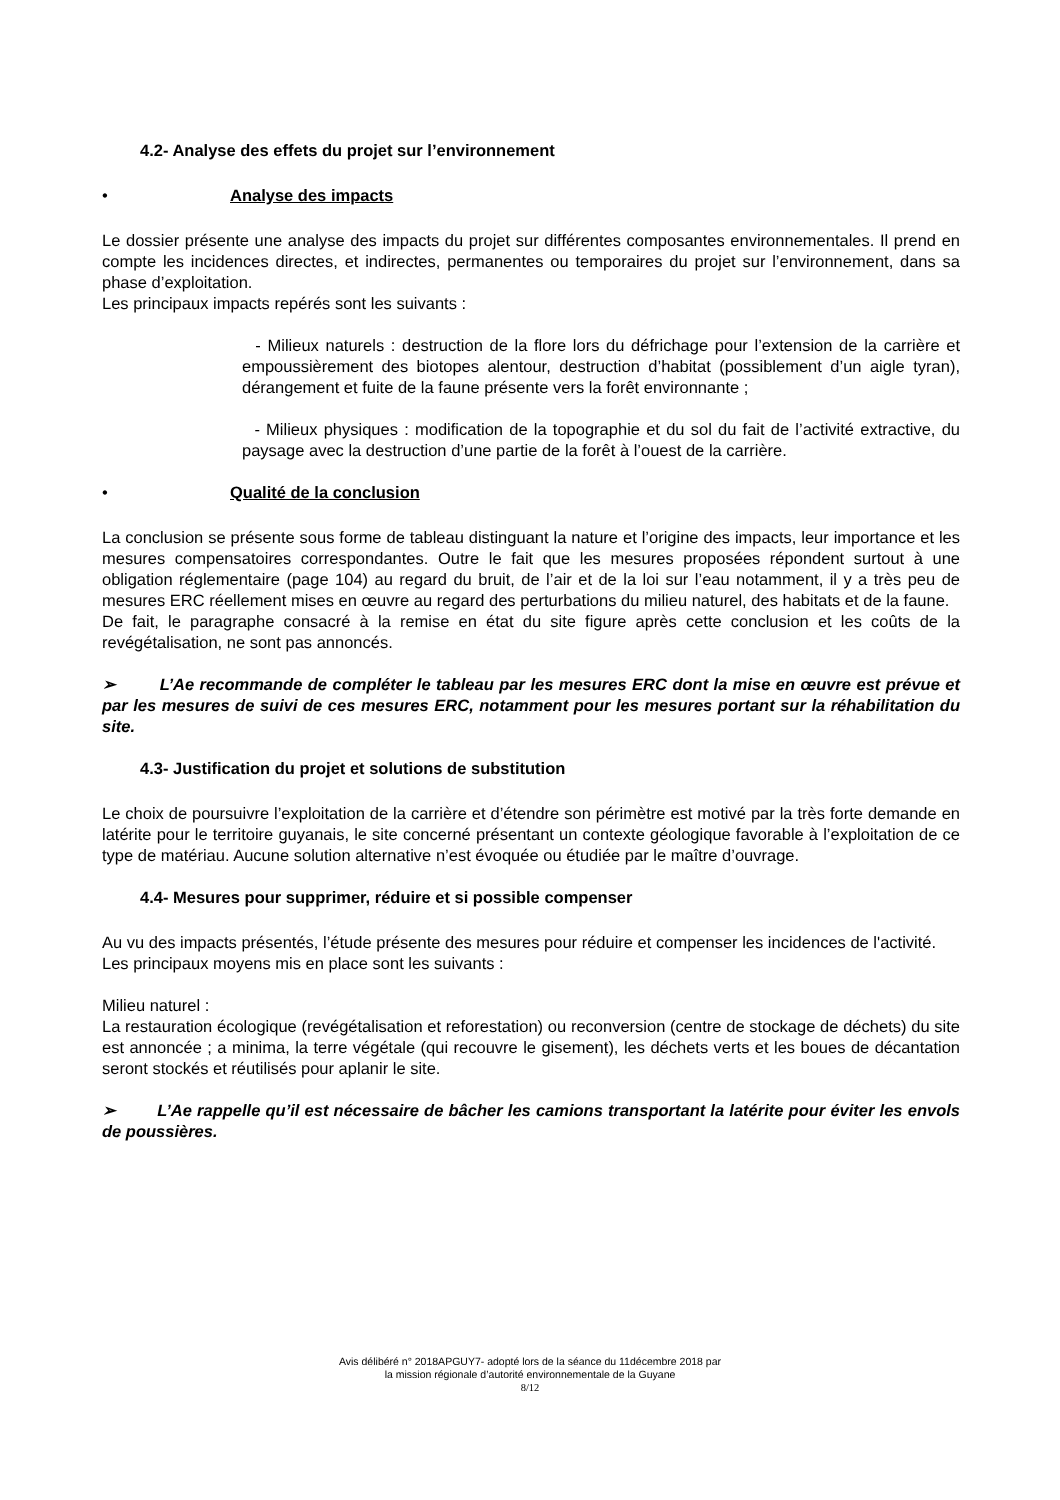4.2- Analyse des effets du projet sur l’environnement
• Analyse des impacts
Le dossier présente une analyse des impacts du projet sur différentes composantes environnementales. Il prend en compte les incidences directes, et indirectes, permanentes ou temporaires du projet sur l’environnement, dans sa phase d’exploitation.
Les principaux impacts repérés sont les suivants :
- Milieux naturels : destruction de la flore lors du défrichage pour l’extension de la carrière et empoussièrement des biotopes alentour, destruction d’habitat (possiblement d’un aigle tyran), dérangement et fuite de la faune présente vers la forêt environnante ;
- Milieux physiques : modification de la topographie et du sol du fait de l’activité extractive, du paysage avec la destruction d’une partie de la forêt à l’ouest de la carrière.
• Qualité de la conclusion
La conclusion se présente sous forme de tableau distinguant la nature et l’origine des impacts, leur importance et les mesures compensatoires correspondantes. Outre le fait que les mesures proposées répondent surtout à une obligation réglementaire (page 104) au regard du bruit, de l’air et de la loi sur l’eau notamment, il y a très peu de mesures ERC réellement mises en œuvre au regard des perturbations du milieu naturel, des habitats et de la faune.
De fait, le paragraphe consacré à la remise en état du site figure après cette conclusion et les coûts de la revégétalisation, ne sont pas annoncés.
➢ L’Ae recommande de compléter le tableau par les mesures ERC dont la mise en œuvre est prévue et par les mesures de suivi de ces mesures ERC, notamment pour les mesures portant sur la réhabilitation du site.
4.3- Justification du projet et solutions de substitution
Le choix de poursuivre l’exploitation de la carrière et d’étendre son périmètre est motivé par la très forte demande en latérite pour le territoire guyanais, le site concerné présentant un contexte géologique favorable à l’exploitation de ce type de matériau. Aucune solution alternative n’est évoquée ou étudiée par le maître d’ouvrage.
4.4- Mesures pour supprimer, réduire et si possible compenser
Au vu des impacts présentés, l’étude présente des mesures pour réduire et compenser les incidences de l'activité. Les principaux moyens mis en place sont les suivants :
Milieu naturel :
La restauration écologique (revégétalisation et reforestation) ou reconversion (centre de stockage de déchets) du site est annoncée ; a minima, la terre végétale (qui recouvre le gisement), les déchets verts et les boues de décantation seront stockés et réutilisés pour aplanir le site.
➢ L’Ae rappelle qu’il est nécessaire de bâcher les camions transportant la latérite pour éviter les envols de poussières.
Avis délibéré n° 2018APGUY7- adopté lors de la séance du 11décembre 2018 par
la mission régionale d’autorité environnementale de la Guyane
8/12